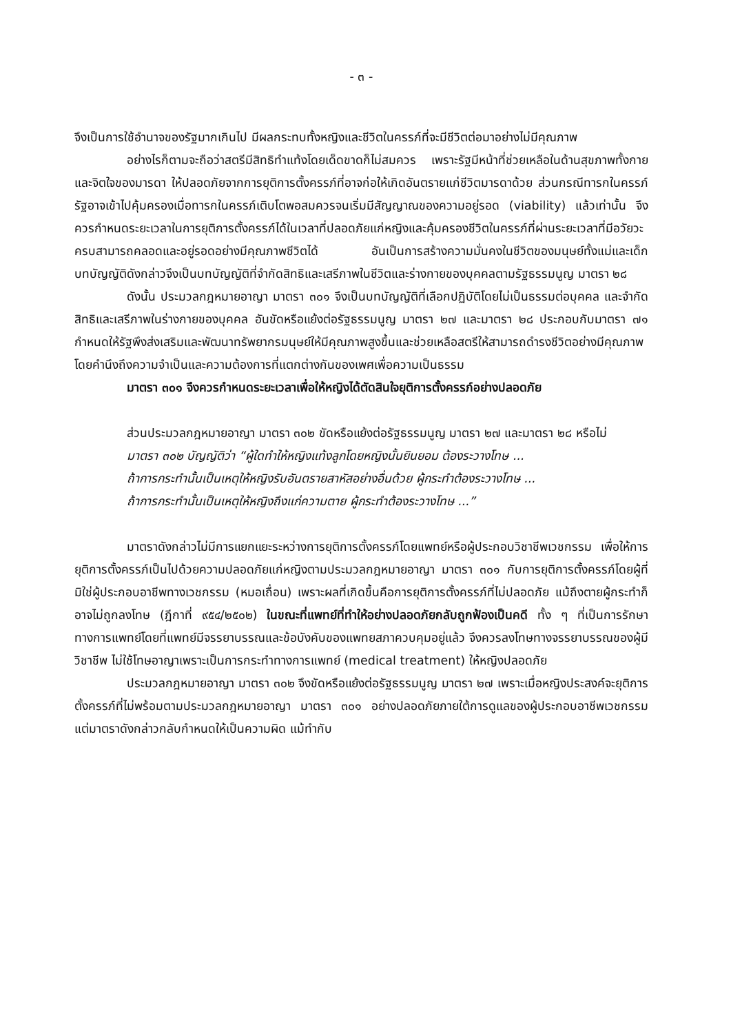- ๓ -
จึงเป็นการใช้อำนาจของรัฐมากเกินไป มีผลกระทบทั้งหญิงและชีวิตในครรภ์ที่จะมีชีวิตต่อมาอย่างไม่มีคุณภาพ
อย่างไรก็ตามจะถือว่าสตรีมีสิทธิทำแท้งโดยเด็ดขาดก็ไม่สมควร เพราะรัฐมีหน้าที่ช่วยเหลือในด้านสุขภาพทั้งกายและจิตใจของมารดา ให้ปลอดภัยจากการยุติการตั้งครรภ์ที่อาจก่อให้เกิดอันตรายแก่ชีวิตมารดาด้วย ส่วนกรณีทารกในครรภ์ รัฐอาจเข้าไปคุ้มครองเมื่อทารกในครรภ์เติบโตพอสมควรจนเริ่มมีสัญญาณของความอยู่รอด (viability) แล้วเท่านั้น จึงควรกำหนดระยะเวลาในการยุติการตั้งครรภ์ได้ในเวลาที่ปลอดภัยแก่หญิงและคุ้มครองชีวิตในครรภ์ที่ผ่านระยะเวลาที่มีอวัยวะครบสามารถคลอดและอยู่รอดอย่างมีคุณภาพชีวิตได้ อันเป็นการสร้างความมั่นคงในชีวิตของมนุษย์ทั้งแม่และเด็ก บทบัญญัติดังกล่าวจึงเป็นบทบัญญัติที่จำกัดสิทธิและเสรีภาพในชีวิตและร่างกายของบุคคลตามรัฐธรรมนูญ มาตรา ๒๘
ดังนั้น ประมวลกฎหมายอาญา มาตรา ๓๐๑ จึงเป็นบทบัญญัติที่เลือกปฏิบัติโดยไม่เป็นธรรมต่อบุคคล และจำกัดสิทธิและเสรีภาพในร่างกายของบุคคล อันขัดหรือแย้งต่อรัฐธรรมนูญ มาตรา ๒๗ และมาตรา ๒๘ ประกอบกับมาตรา ๗๑ กำหนดให้รัฐพึงส่งเสริมและพัฒนาทรัพยากรมนุษย์ให้มีคุณภาพสูงขึ้นและช่วยเหลือสตรีให้สามารถดำรงชีวิตอย่างมีคุณภาพโดยคำนึงถึงความจำเป็นและความต้องการที่แตกต่างกันของเพศเพื่อความเป็นธรรม
มาตรา ๓๐๑ จึงควรกำหนดระยะเวลาเพื่อให้หญิงได้ตัดสินใจยุติการตั้งครรภ์อย่างปลอดภัย
ส่วนประมวลกฎหมายอาญา มาตรา ๓๐๒ ขัดหรือแย้งต่อรัฐธรรมนูญ มาตรา ๒๗ และมาตรา ๒๘ หรือไม่
มาตรา ๓๐๒ บัญญัติว่า “ผู้ใดทำให้หญิงแท้งลูกโดยหญิงนั้นยินยอม ต้องระวางโทษ ...
ถ้าการกระทำนั้นเป็นเหตุให้หญิงรับอันตรายสาหัสอย่างอื่นด้วย ผู้กระทำต้องระวางโทษ ...
ถ้าการกระทำนั้นเป็นเหตุให้หญิงถึงแก่ความตาย ผู้กระทำต้องระวางโทษ ...”
มาตราดังกล่าวไม่มีการแยกแยะระหว่างการยุติการตั้งครรภ์โดยแพทย์หรือผู้ประกอบวิชาชีพเวชกรรม เพื่อให้การยุติการตั้งครรภ์เป็นไปด้วยความปลอดภัยแก่หญิงตามประมวลกฎหมายอาญา มาตรา ๓๐๑ กับการยุติการตั้งครรภ์โดยผู้ที่มิใช่ผู้ประกอบอาชีพทางเวชกรรม (หมอเถื่อน) เพราะผลที่เกิดขึ้นคือการยุติการตั้งครรภ์ที่ไม่ปลอดภัย แม้ถึงตายผู้กระทำก็อาจไม่ถูกลงโทษ (ฎีกาที่ ๙๕๔/๒๕๐๒) ในขณะที่แพทย์ที่ทำให้อย่างปลอดภัยกลับถูกฟ้องเป็นคดี ทั้ง ๆ ที่เป็นการรักษาทางการแพทย์โดยที่แพทย์มีจรรยาบรรณและข้อบังคับของแพทยสภาควบคุมอยู่แล้ว จึงควรลงโทษทางจรรยาบรรณของผู้มีวิชาชีพ ไม่ใช้โทษอาญาเพราะเป็นการกระทำทางการแพทย์ (medical treatment) ให้หญิงปลอดภัย
ประมวลกฎหมายอาญา มาตรา ๓๐๒ จึงขัดหรือแย้งต่อรัฐธรรมนูญ มาตรา ๒๗ เพราะเมื่อหญิงประสงค์จะยุติการตั้งครรภ์ที่ไม่พร้อมตามประมวลกฎหมายอาญา มาตรา ๓๐๑ อย่างปลอดภัยภายใต้การดูแลของผู้ประกอบอาชีพเวชกรรม แต่มาตราดังกล่าวกลับกำหนดให้เป็นความผิด แม้ทำกับ